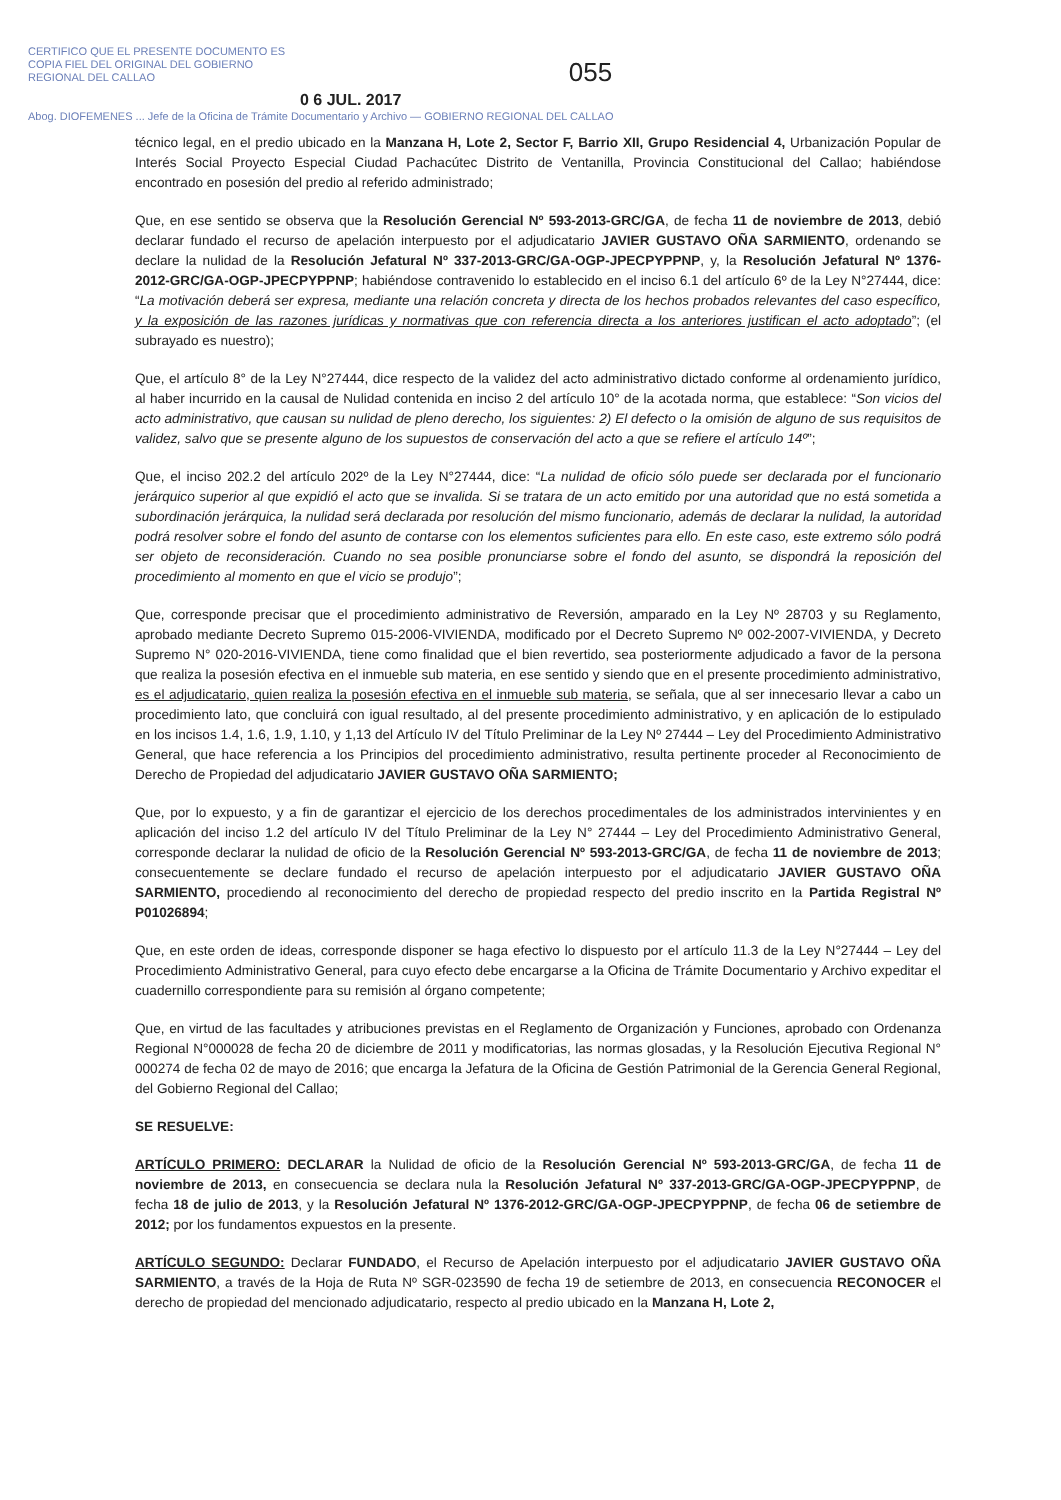CERTIFICO QUE EL PRESENTE DOCUMENTO ES
COPIA FIEL DEL ORIGINAL DEL GOBIERNO
REGIONAL DEL CALLAO
055
0 6 JUL. 2017
Abog. DIOFEMENES ... Jefe de la Oficina de Trámite Documentario y Archivo — GOBIERNO REGIONAL DEL CALLAO
técnico legal, en el predio ubicado en la Manzana H, Lote 2, Sector F, Barrio XII, Grupo Residencial 4, Urbanización Popular de Interés Social Proyecto Especial Ciudad Pachacútec Distrito de Ventanilla, Provincia Constitucional del Callao; habiéndose encontrado en posesión del predio al referido administrado;
Que, en ese sentido se observa que la Resolución Gerencial Nº 593-2013-GRC/GA, de fecha 11 de noviembre de 2013, debió declarar fundado el recurso de apelación interpuesto por el adjudicatario JAVIER GUSTAVO OÑA SARMIENTO, ordenando se declare la nulidad de la Resolución Jefatural Nº 337-2013-GRC/GA-OGP-JPECPYPPNP, y, la Resolución Jefatural Nº 1376-2012-GRC/GA-OGP-JPECPYPPNP; habiéndose contravenido lo establecido en el inciso 6.1 del artículo 6º de la Ley N°27444, dice: “La motivación deberá ser expresa, mediante una relación concreta y directa de los hechos probados relevantes del caso específico, y la exposición de las razones jurídicas y normativas que con referencia directa a los anteriores justifican el acto adoptado”; (el subrayado es nuestro);
Que, el artículo 8° de la Ley N°27444, dice respecto de la validez del acto administrativo dictado conforme al ordenamiento jurídico, al haber incurrido en la causal de Nulidad contenida en inciso 2 del artículo 10° de la acotada norma, que establece: “Son vicios del acto administrativo, que causan su nulidad de pleno derecho, los siguientes: 2) El defecto o la omisión de alguno de sus requisitos de validez, salvo que se presente alguno de los supuestos de conservación del acto a que se refiere el artículo 14º”;
Que, el inciso 202.2 del artículo 202º de la Ley N°27444, dice: “La nulidad de oficio sólo puede ser declarada por el funcionario jerárquico superior al que expidió el acto que se invalida. Si se tratara de un acto emitido por una autoridad que no está sometida a subordinación jerárquica, la nulidad será declarada por resolución del mismo funcionario, además de declarar la nulidad, la autoridad podrá resolver sobre el fondo del asunto de contarse con los elementos suficientes para ello. En este caso, este extremo sólo podrá ser objeto de reconsideración. Cuando no sea posible pronunciarse sobre el fondo del asunto, se dispondrá la reposición del procedimiento al momento en que el vicio se produjo”;
Que, corresponde precisar que el procedimiento administrativo de Reversión, amparado en la Ley Nº 28703 y su Reglamento, aprobado mediante Decreto Supremo 015-2006-VIVIENDA, modificado por el Decreto Supremo Nº 002-2007-VIVIENDA, y Decreto Supremo N° 020-2016-VIVIENDA, tiene como finalidad que el bien revertido, sea posteriormente adjudicado a favor de la persona que realiza la posesión efectiva en el inmueble sub materia, en ese sentido y siendo que en el presente procedimiento administrativo, es el adjudicatario, quien realiza la posesión efectiva en el inmueble sub materia, se señala, que al ser innecesario llevar a cabo un procedimiento lato, que concluirá con igual resultado, al del presente procedimiento administrativo, y en aplicación de lo estipulado en los incisos 1.4, 1.6, 1.9, 1.10, y 1,13 del Artículo IV del Título Preliminar de la Ley Nº 27444 – Ley del Procedimiento Administrativo General, que hace referencia a los Principios del procedimiento administrativo, resulta pertinente proceder al Reconocimiento de Derecho de Propiedad del adjudicatario JAVIER GUSTAVO OÑA SARMIENTO;
Que, por lo expuesto, y a fin de garantizar el ejercicio de los derechos procedimentales de los administrados intervinientes y en aplicación del inciso 1.2 del artículo IV del Título Preliminar de la Ley N° 27444 – Ley del Procedimiento Administrativo General, corresponde declarar la nulidad de oficio de la Resolución Gerencial Nº 593-2013-GRC/GA, de fecha 11 de noviembre de 2013; consecuentemente se declare fundado el recurso de apelación interpuesto por el adjudicatario JAVIER GUSTAVO OÑA SARMIENTO, procediendo al reconocimiento del derecho de propiedad respecto del predio inscrito en la Partida Registral Nº P01026894;
Que, en este orden de ideas, corresponde disponer se haga efectivo lo dispuesto por el artículo 11.3 de la Ley N°27444 – Ley del Procedimiento Administrativo General, para cuyo efecto debe encargarse a la Oficina de Trámite Documentario y Archivo expeditar el cuadernillo correspondiente para su remisión al órgano competente;
Que, en virtud de las facultades y atribuciones previstas en el Reglamento de Organización y Funciones, aprobado con Ordenanza Regional N°000028 de fecha 20 de diciembre de 2011 y modificatorias, las normas glosadas, y la Resolución Ejecutiva Regional N° 000274 de fecha 02 de mayo de 2016; que encarga la Jefatura de la Oficina de Gestión Patrimonial de la Gerencia General Regional, del Gobierno Regional del Callao;
SE RESUELVE:
ARTÍCULO PRIMERO: DECLARAR la Nulidad de oficio de la Resolución Gerencial Nº 593-2013-GRC/GA, de fecha 11 de noviembre de 2013, en consecuencia se declara nula la Resolución Jefatural Nº 337-2013-GRC/GA-OGP-JPECPYPPNP, de fecha 18 de julio de 2013, y la Resolución Jefatural Nº 1376-2012-GRC/GA-OGP-JPECPYPPNP, de fecha 06 de setiembre de 2012; por los fundamentos expuestos en la presente.
ARTÍCULO SEGUNDO: Declarar FUNDADO, el Recurso de Apelación interpuesto por el adjudicatario JAVIER GUSTAVO OÑA SARMIENTO, a través de la Hoja de Ruta Nº SGR-023590 de fecha 19 de setiembre de 2013, en consecuencia RECONOCER el derecho de propiedad del mencionado adjudicatario, respecto al predio ubicado en la Manzana H, Lote 2,